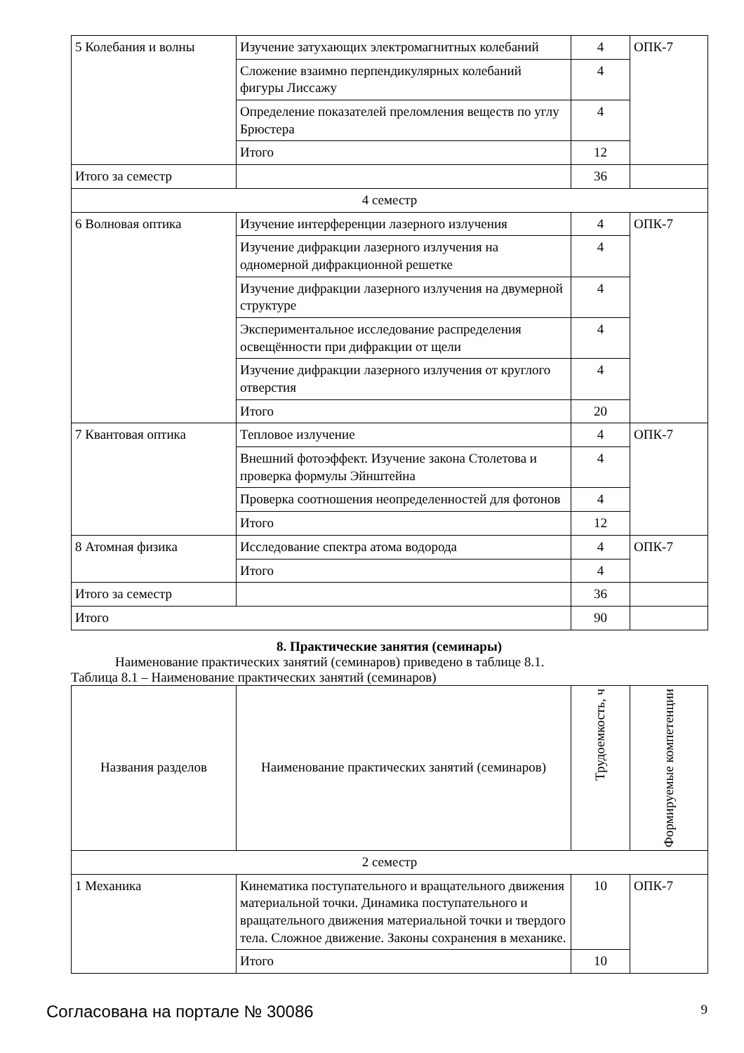| 5 Колебания и волны | Изучение затухающих электромагнитных колебаний | 4 | ОПК-7 |
| | Сложение взаимно перпендикулярных колебаний фигуры Лиссажу | 4 | |
| | Определение показателей преломления веществ по углу Брюстера | 4 | |
| | Итого | 12 | |
| Итого за семестр | | 36 | |
| 4 семестр | | | |
| 6 Волновая оптика | Изучение интерференции лазерного излучения | 4 | ОПК-7 |
| | Изучение дифракции лазерного излучения на одномерной дифракционной решетке | 4 | |
| | Изучение дифракции лазерного излучения на двумерной структуре | 4 | |
| | Экспериментальное исследование распределения освещённости при дифракции от щели | 4 | |
| | Изучение дифракции лазерного излучения от круглого отверстия | 4 | |
| | Итого | 20 | |
| 7 Квантовая оптика | Тепловое излучение | 4 | ОПК-7 |
| | Внешний фотоэффект. Изучение закона Столетова и проверка формулы Эйнштейна | 4 | |
| | Проверка соотношения неопределенностей для фотонов | 4 | |
| | Итого | 12 | |
| 8 Атомная физика | Исследование спектра атома водорода | 4 | ОПК-7 |
| | Итого | 4 | |
| Итого за семестр | | 36 | |
| Итого | | 90 | |
8. Практические занятия (семинары)
Наименование практических занятий (семинаров) приведено в таблице 8.1.
Таблица 8.1 – Наименование практических занятий (семинаров)
| Названия разделов | Наименование практических занятий (семинаров) | Трудоемкость, ч | Формируемые компетенции |
| --- | --- | --- | --- |
| 2 семестр | | | |
| 1 Механика | Кинематика поступательного и вращательного движения материальной точки. Динамика поступательного и вращательного движения материальной точки и твердого тела. Сложное движение. Законы сохранения в механике. | 10 | ОПК-7 |
| | Итого | 10 | |
Согласована на портале № 30086 9